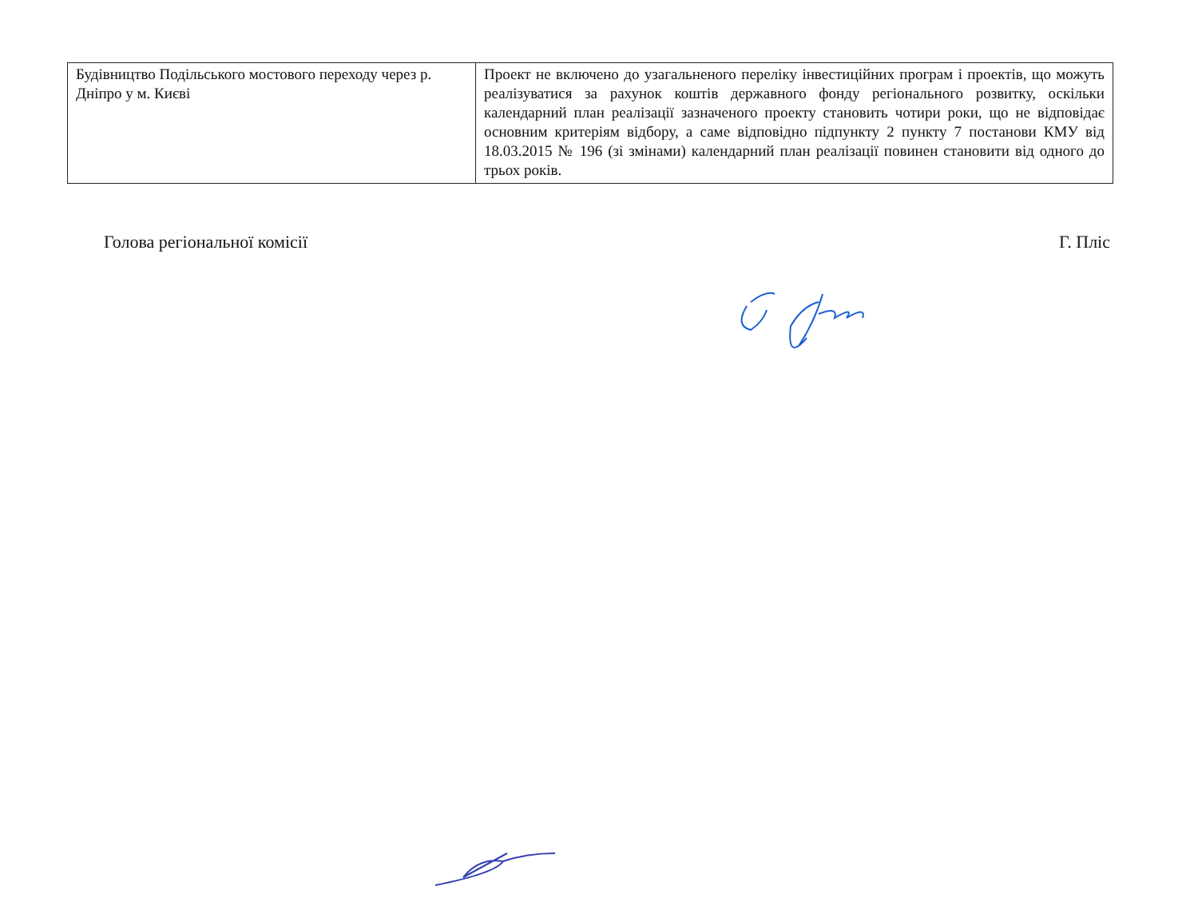| Будівництво Подільського мостового переходу через р. Дніпро у м. Києві | Проект не включено до узагальненого переліку інвестиційних програм і проектів, що можуть реалізуватися за рахунок коштів державного фонду регіонального розвитку, оскільки календарний план реалізації зазначеного проекту становить чотири роки, що не відповідає основним критеріям відбору, а саме відповідно підпункту 2 пункту 7 постанови КМУ від 18.03.2015 № 196 (зі змінами) календарний план реалізації повинен становити від одного до трьох років. |
Голова регіональної комісії Г. Пліс